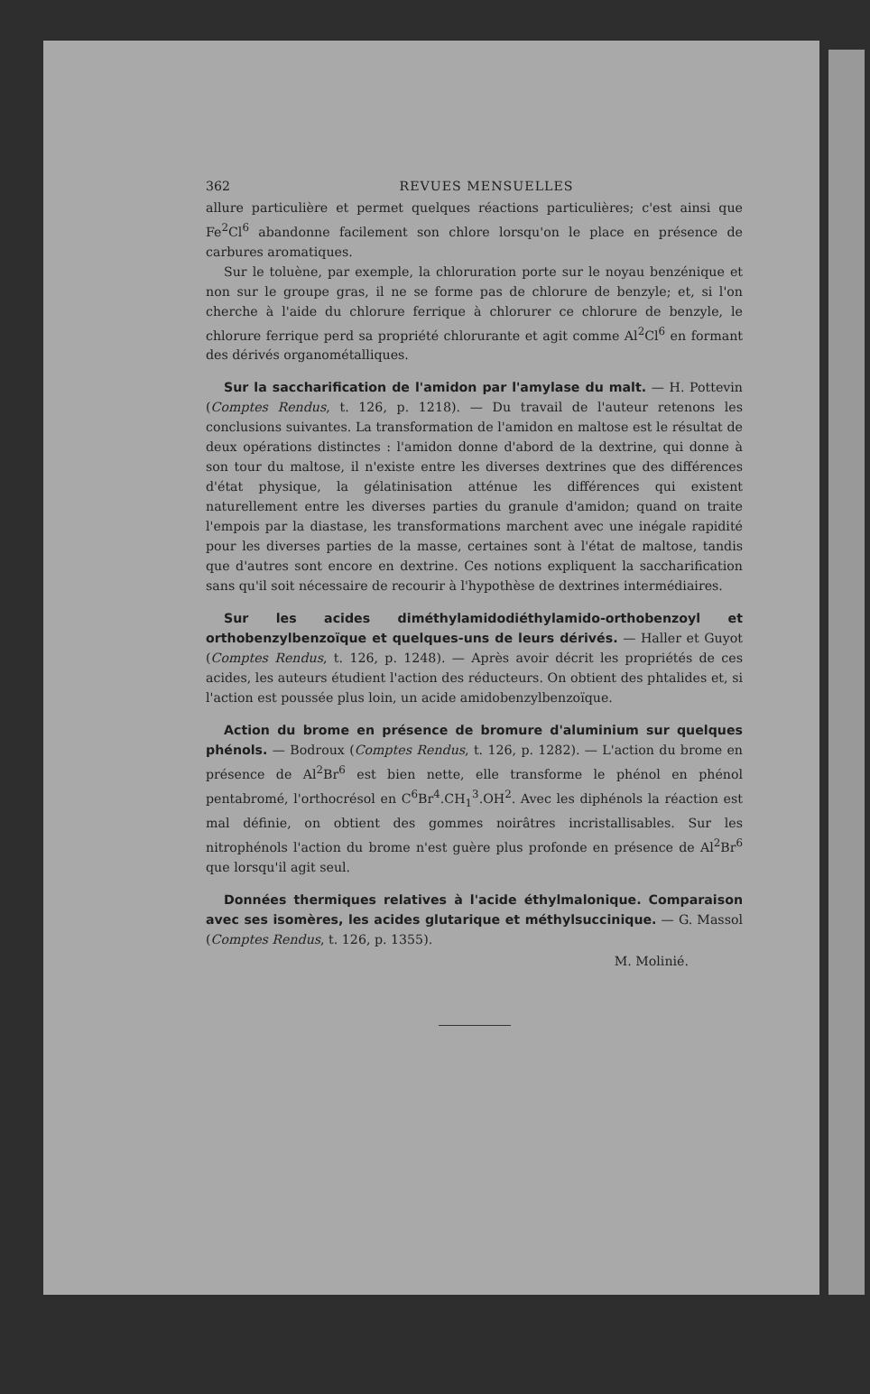362 REVUES MENSUELLES
allure particulière et permet quelques réactions particulières; c'est ainsi que Fe<sup>2</sup>Cl<sup>6</sup> abandonne facilement son chlore lorsqu'on le place en présence de carbures aromatiques.
Sur le toluène, par exemple, la chloruration porte sur le noyau benzénique et non sur le groupe gras, il ne se forme pas de chlorure de benzyle; et, si l'on cherche à l'aide du chlorure ferrique à chlorurer ce chlorure de benzyle, le chlorure ferrique perd sa propriété chlorurante et agit comme Al<sup>2</sup>Cl<sup>6</sup> en formant des dérivés organométalliques.
Sur la saccharification de l'amidon par l'amylase du malt. — H. Pottevin (Comptes Rendus, t. 126, p. 1218). — Du travail de l'auteur retenons les conclusions suivantes. La transformation de l'amidon en maltose est le résultat de deux opérations distinctes : l'amidon donne d'abord de la dextrine, qui donne à son tour du maltose, il n'existe entre les diverses dextrines que des différences d'état physique, la gélatinisation atténue les différences qui existent naturellement entre les diverses parties du granule d'amidon; quand on traite l'empois par la diastase, les transformations marchent avec une inégale rapidité pour les diverses parties de la masse, certaines sont à l'état de maltose, tandis que d'autres sont encore en dextrine. Ces notions expliquent la saccharification sans qu'il soit nécessaire de recourir à l'hypothèse de dextrines intermédiaires.
Sur les acides diméthylamidodiéthylamido-orthobenzoyl et orthobenzylbenzoïque et quelques-uns de leurs dérivés. — Haller et Guyot (Comptes Rendus, t. 126, p. 1248). — Après avoir décrit les propriétés de ces acides, les auteurs étudient l'action des réducteurs. On obtient des phtalides et, si l'action est poussée plus loin, un acide amidobenzylbenzoïque.
Action du brome en présence de bromure d'aluminium sur quelques phénols. — Bodroux (Comptes Rendus, t. 126, p. 1282). — L'action du brome en présence de Al<sup>2</sup>Br<sup>6</sup> est bien nette, elle transforme le phénol en phénol pentabromé, l'orthocrésol en C<sup>6</sup>Br<sup>4</sup>.CH<sub>1</sub><sup>3</sup>.OH<sup>2</sup>. Avec les diphénols la réaction est mal définie, on obtient des gommes noirâtres incristallisables. Sur les nitrophénols l'action du brome n'est guère plus profonde en présence de Al<sup>2</sup>Br<sup>6</sup> que lorsqu'il agit seul.
Données thermiques relatives à l'acide éthylmalonique. Comparaison avec ses isomères, les acides glutarique et méthylsuccinique. — G. Massol (Comptes Rendus, t. 126, p. 1355).
M. Molinié.